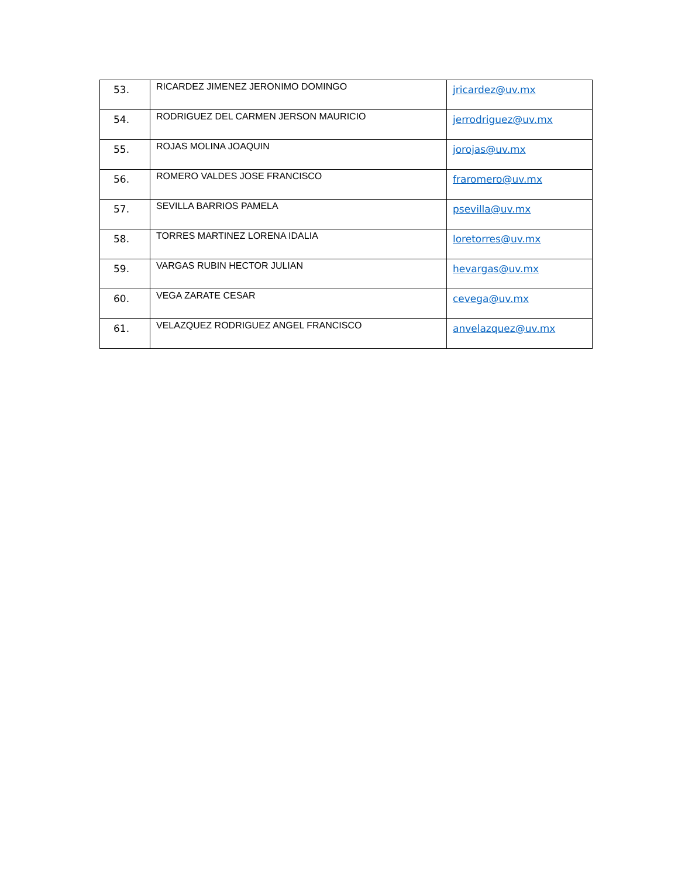| 53. | RICARDEZ JIMENEZ JERONIMO DOMINGO | jricardez@uv.mx |
| 54. | RODRIGUEZ DEL CARMEN JERSON MAURICIO | jerrodriguez@uv.mx |
| 55. | ROJAS MOLINA JOAQUIN | jorojas@uv.mx |
| 56. | ROMERO VALDES JOSE FRANCISCO | fraromero@uv.mx |
| 57. | SEVILLA BARRIOS PAMELA | psevilla@uv.mx |
| 58. | TORRES MARTINEZ LORENA IDALIA | loretorres@uv.mx |
| 59. | VARGAS RUBIN HECTOR JULIAN | hevargas@uv.mx |
| 60. | VEGA ZARATE CESAR | cevega@uv.mx |
| 61. | VELAZQUEZ RODRIGUEZ ANGEL FRANCISCO | anvelazquez@uv.mx |